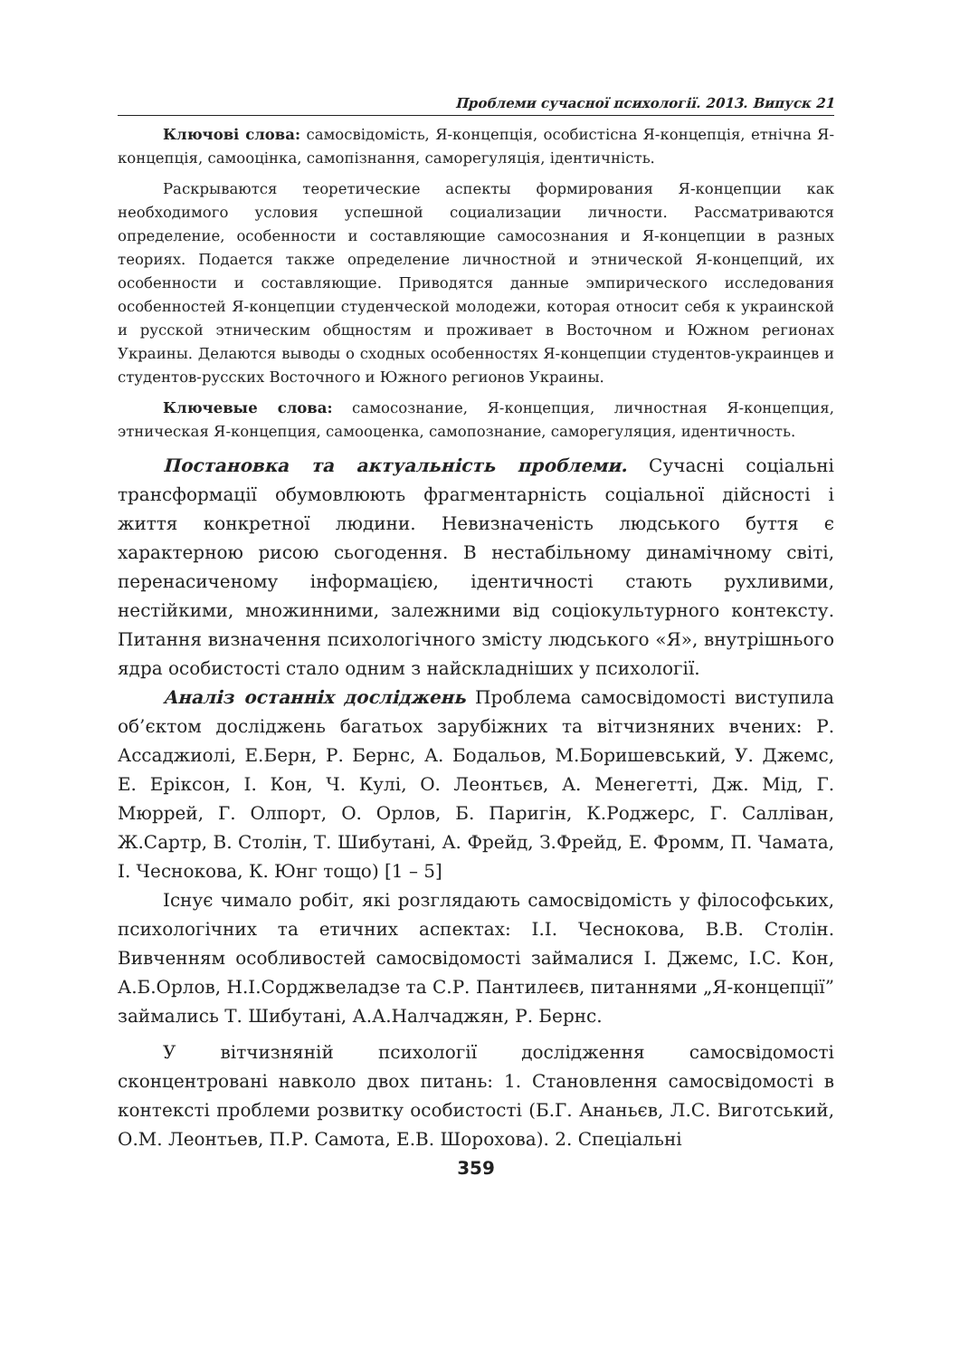Проблеми сучасної психології. 2013. Випуск 21
Ключові слова: самосвідомість, Я-концепція, особистісна Я-концепція, етнічна Я-концепція, самооцінка, самопізнання, саморегуляція, ідентичність.
Раскрываются теоретические аспекты формирования Я-концепции как необходимого условия успешной социализации личности. Рассматриваются определение, особенности и составляющие самосознания и Я-концепции в разных теориях. Подается также определение личностной и этнической Я-концепций, их особенности и составляющие. Приводятся данные эмпирического исследования особенностей Я-концепции студенческой молодежи, которая относит себя к украинской и русской этническим общностям и проживает в Восточном и Южном регионах Украины. Делаются выводы о сходных особенностях Я-концепции студентов-украинцев и студентов-русских Восточного и Южного регионов Украины.
Ключевые слова: самосознание, Я-концепция, личностная Я-концепция, этническая Я-концепция, самооценка, самопознание, саморегуляция, идентичность.
Постановка та актуальність проблеми. Сучасні соціальні трансформації обумовлюють фрагментарність соціальної дійсності і життя конкретної людини. Невизначеність людського буття є характерною рисою сьогодення. В нестабільному динамічному світі, перенасиченому інформацією, ідентичності стають рухливими, нестійкими, множинними, залежними від соціокультурного контексту. Питання визначення психологічного змісту людського «Я», внутрішнього ядра особистості стало одним з найскладніших у психології.
Аналіз останніх досліджень Проблема самосвідомості виступила об’єктом досліджень багатьох зарубіжних та вітчизняних вчених: Р. Ассаджиолі, Е.Берн, Р. Бернс, А. Бодальов, М.Боришевський, У. Джемс, Е. Еріксон, І. Кон, Ч. Кулі, О. Леонтьєв, А. Менегетті, Дж. Мід, Г. Мюррей, Г. Олпорт, О. Орлов, Б. Паригін, К.Роджерс, Г. Салліван, Ж.Сартр, В. Столін, Т. Шибутані, А. Фрейд, З.Фрейд, Е. Фромм, П. Чамата, І. Чеснокова, К. Юнг тощо) [1 – 5]
Існує чимало робіт, які розглядають самосвідомість у філософських, психологічних та етичних аспектах: І.І. Чеснокова, В.В. Столін. Вивченням особливостей самосвідомості займалися І. Джемс, І.С. Кон, А.Б.Орлов, Н.І.Сорджвеладзе та С.Р. Пантилеєв, питаннями „Я-концепції” займались Т. Шибутані, А.А.Налчаджян, Р. Бернс.
У вітчизняній психології дослідження самосвідомості сконцентровані навколо двох питань: 1. Становлення самосвідомості в контексті проблеми розвитку особистості (Б.Г. Ананьєв, Л.С. Виготський, О.М. Леонтьев, П.Р. Самота, Е.В. Шорохова). 2. Спеціальні
359